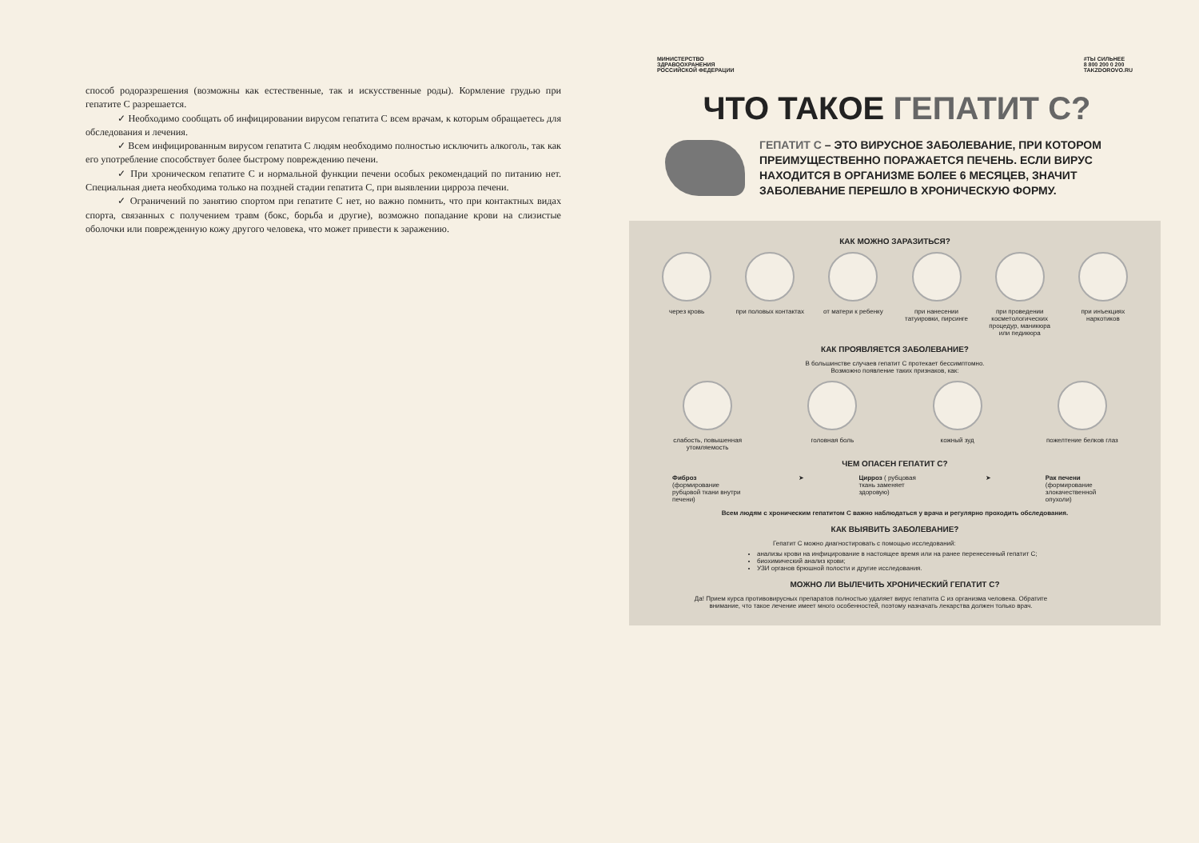способ родоразрешения (возможны как естественные, так и искусственные роды). Кормление грудью при гепатите С разрешается.
✓ Необходимо сообщать об инфицировании вирусом гепатита С всем врачам, к которым обращаетесь для обследования и лечения.
✓ Всем инфицированным вирусом гепатита С людям необходимо полностью исключить алкоголь, так как его употребление способствует более быстрому повреждению печени.
✓ При хроническом гепатите С и нормальной функции печени особых рекомендаций по питанию нет. Специальная диета необходима только на поздней стадии гепатита С, при выявлении цирроза печени.
✓ Ограничений по занятию спортом при гепатите С нет, но важно помнить, что при контактных видах спорта, связанных с получением травм (бокс, борьба и другие), возможно попадание крови на слизистые оболочки или поврежденную кожу другого человека, что может привести к заражению.
МИНИСТЕРСТВО
ЗДРАВООХРАНЕНИЯ
РОССИЙСКОЙ ФЕДЕРАЦИИ
#ТЫ СИЛЬНЕЕ
8 800 200 0 200
TAKZDOROVO.RU
ЧТО ТАКОЕ ГЕПАТИТ С?
ГЕПАТИТ С – ЭТО ВИРУСНОЕ ЗАБОЛЕВАНИЕ, ПРИ КОТОРОМ ПРЕИМУЩЕСТВЕННО ПОРАЖАЕТСЯ ПЕЧЕНЬ. ЕСЛИ ВИРУС НАХОДИТСЯ В ОРГАНИЗМЕ БОЛЕЕ 6 МЕСЯЦЕВ, ЗНАЧИТ ЗАБОЛЕВАНИЕ ПЕРЕШЛО В ХРОНИЧЕСКУЮ ФОРМУ.
КАК МОЖНО ЗАРАЗИТЬСЯ?
через кровь при половых контактах
от матери к ребенку
при нанесении татуировки, пирсинге
при проведении косметологических процедур, маникюра или педикюра
при инъекциях наркотиков
КАК ПРОЯВЛЯЕТСЯ ЗАБОЛЕВАНИЕ?
В большинстве случаев гепатит С протекает бессимптомно.
Возможно появление таких признаков, как:
слабость, повышенная утомляемость
головная боль кожный зуд пожелтение белков глаз
ЧЕМ ОПАСЕН ГЕПАТИТ С?
Фиброз (формирование рубцовой ткани внутри печени)
➤ Цирроз ( рубцовая ткань заменяет здоровую)
➤ Рак печени (формирование злокачественной опухоли)
Всем людям с хроническим гепатитом С важно наблюдаться у врача и регулярно проходить обследования.
КАК ВЫЯВИТЬ ЗАБОЛЕВАНИЕ?
Гепатит С можно диагностировать с помощью исследований:
анализы крови на инфицирование в настоящее время или на ранее перенесенный гепатит С;
биохимический анализ крови;
УЗИ органов брюшной полости и другие исследования.
МОЖНО ЛИ ВЫЛЕЧИТЬ ХРОНИЧЕСКИЙ ГЕПАТИТ С?
Да! Прием курса противовирусных препаратов полностью удаляет вирус гепатита С из организма человека. Обратите внимание, что такое лечение имеет много особенностей, поэтому назначать лекарства должен только врач.